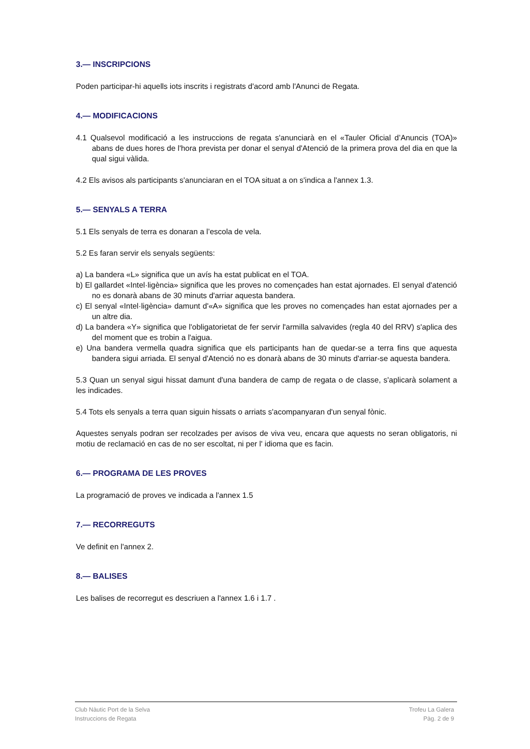3.— INSCRIPCIONS
Poden participar-hi aquells iots inscrits i registrats d'acord amb l'Anunci de Regata.
4.— MODIFICACIONS
4.1 Qualsevol modificació a les instruccions de regata s'anunciarà en el «Tauler Oficial d’Anuncis (TOA)» abans de dues hores de l'hora prevista per donar el senyal d'Atenció de la primera prova del dia en que la qual sigui vàlida.
4.2 Els avisos als participants s'anunciaran en el TOA situat a on s'indica a l'annex 1.3.
5.— SENYALS A TERRA
5.1 Els senyals de terra es donaran a l’escola de vela.
5.2 Es faran servir els senyals següents:
a) La bandera «L» significa que un avís ha estat publicat en el TOA.
b) El gallardet «Intel·ligència» significa que les proves no començades han estat ajornades. El senyal d'atenció no es donarà abans de 30 minuts d'arriar aquesta bandera.
c) El senyal «Intel·ligència» damunt d'«A» significa que les proves no començades han estat ajornades per a un altre dia.
d) La bandera «Y» significa que l'obligatorietat de fer servir l'armilla salvavides (regla 40 del RRV) s'aplica des del moment que es trobin a l'aigua.
e) Una bandera vermella quadra significa que els participants han de quedar-se a terra fins que aquesta bandera sigui arriada. El senyal d'Atenció no es donarà abans de 30 minuts d'arriar-se aquesta bandera.
5.3 Quan un senyal sigui hissat damunt d'una bandera de camp de regata o de classe, s'aplicarà solament a les indicades.
5.4 Tots els senyals a terra quan siguin hissats o arriats s'acompanyaran d'un senyal fònic.
Aquestes senyals podran ser recolzades per avisos de viva veu, encara que aquests no seran obligatoris, ni motiu de reclamació en cas de no ser escoltat, ni per l' idioma que es facin.
6.— PROGRAMA DE LES PROVES
La programació de proves ve indicada a l'annex 1.5
7.— RECORREGUTS
Ve definit en l'annex 2.
8.— BALISES
Les balises de recorregut es descriuen a l'annex 1.6 i 1.7 .
Club Nàutic Port de la Selva
Instruccions de Regata
Trofeu La Galera
Pàg. 2 de 9